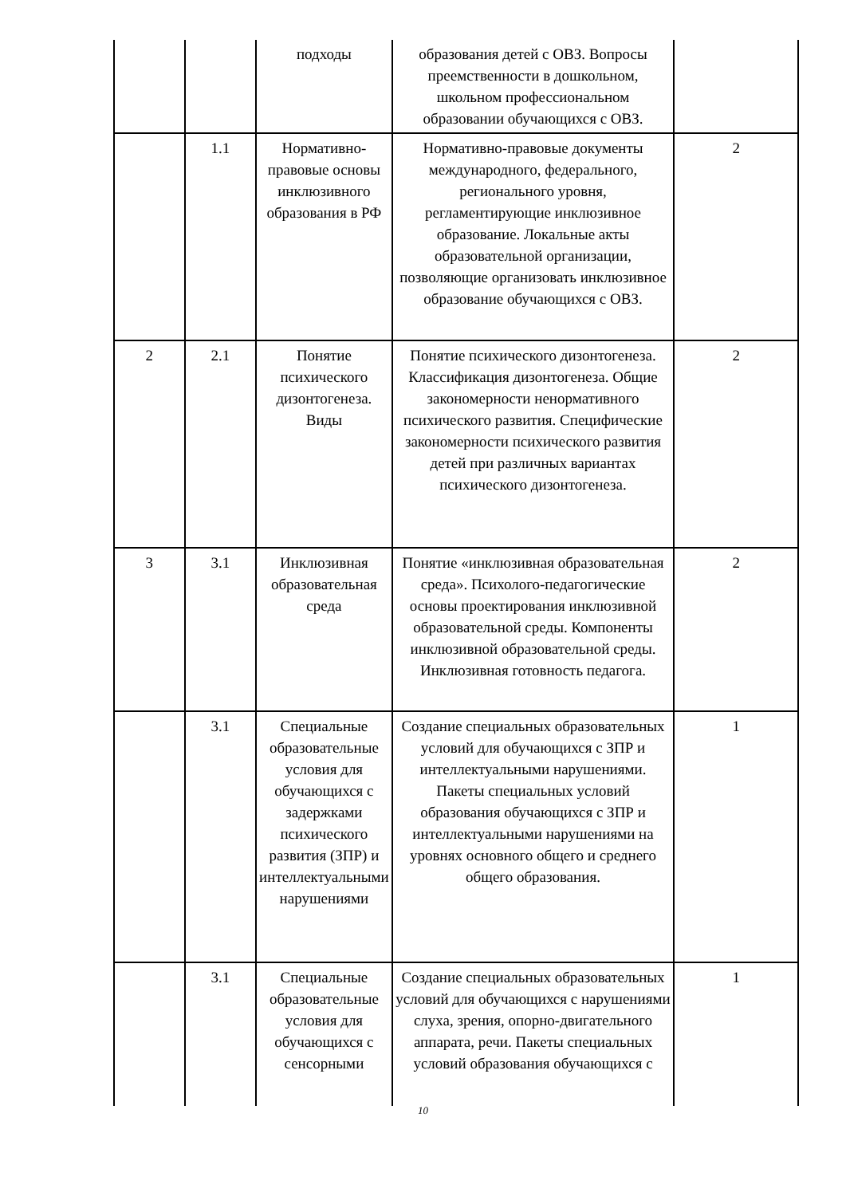| | | подходы | образования детей с ОВЗ. Вопросы преемственности в дошкольном, школьном профессиональном образовании обучающихся с ОВЗ. | |
| | 1.1 | Нормативно-правовые основы инклюзивного образования в РФ | Нормативно-правовые документы международного, федерального, регионального уровня, регламентирующие инклюзивное образование. Локальные акты образовательной организации, позволяющие организовать инклюзивное образование обучающихся с ОВЗ. | 2 |
| 2 | 2.1 | Понятие психического дизонтогенеза. Виды | Понятие психического дизонтогенеза. Классификация дизонтогенеза. Общие закономерности ненормативного психического развития. Специфические закономерности психического развития детей при различных вариантах психического дизонтогенеза. | 2 |
| 3 | 3.1 | Инклюзивная образовательная среда | Понятие «инклюзивная образовательная среда». Психолого-педагогические основы проектирования инклюзивной образовательной среды. Компоненты инклюзивной образовательной среды. Инклюзивная готовность педагога. | 2 |
| | 3.1 | Специальные образовательные условия для обучающихся с задержками психического развития (ЗПР) и интеллектуальными нарушениями | Создание специальных образовательных условий для обучающихся с ЗПР и интеллектуальными нарушениями. Пакеты специальных условий образования обучающихся с ЗПР и интеллектуальными нарушениями на уровнях основного общего и среднего общего образования. | 1 |
| | 3.1 | Специальные образовательные условия для обучающихся с сенсорными | Создание специальных образовательных условий для обучающихся с нарушениями слуха, зрения, опорно-двигательного аппарата, речи. Пакеты специальных условий образования обучающихся с | 1 |
10